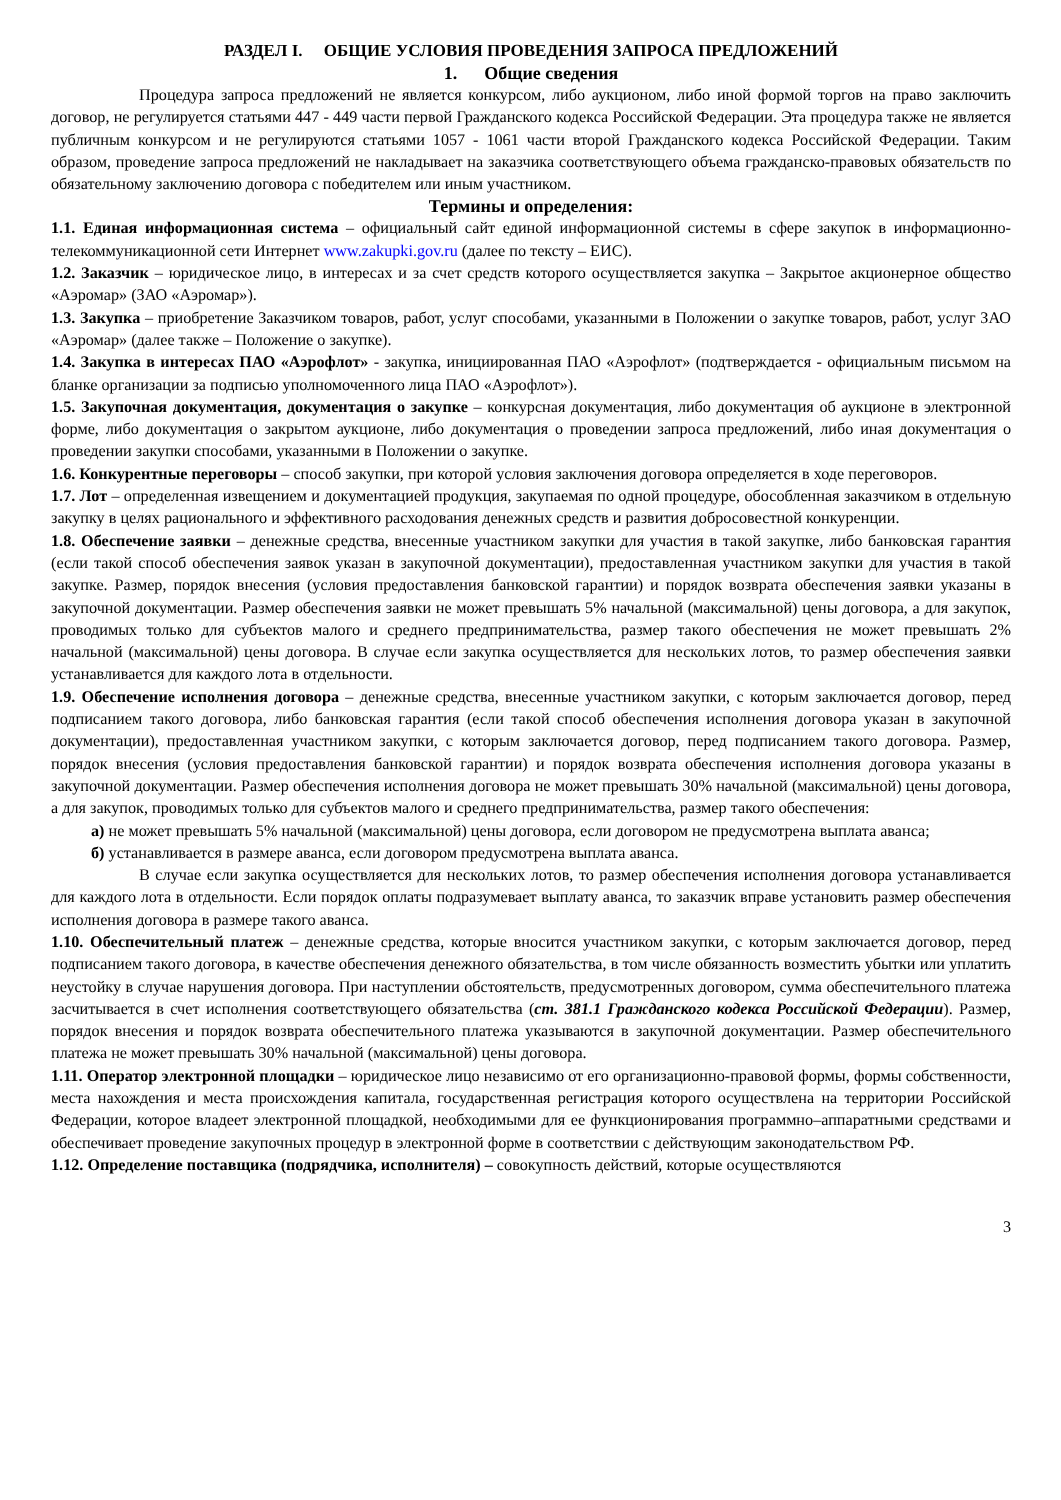РАЗДЕЛ I. ОБЩИЕ УСЛОВИЯ ПРОВЕДЕНИЯ ЗАПРОСА ПРЕДЛОЖЕНИЙ
1. Общие сведения
Процедура запроса предложений не является конкурсом, либо аукционом, либо иной формой торгов на право заключить договор, не регулируется статьями 447 - 449 части первой Гражданского кодекса Российской Федерации. Эта процедура также не является публичным конкурсом и не регулируются статьями 1057 - 1061 части второй Гражданского кодекса Российской Федерации. Таким образом, проведение запроса предложений не накладывает на заказчика соответствующего объема гражданско-правовых обязательств по обязательному заключению договора с победителем или иным участником.
Термины и определения:
1.1. Единая информационная система – официальный сайт единой информационной системы в сфере закупок в информационно-телекоммуникационной сети Интернет www.zakupki.gov.ru (далее по тексту – ЕИС).
1.2. Заказчик – юридическое лицо, в интересах и за счет средств которого осуществляется закупка – Закрытое акционерное общество «Аэромар» (ЗАО «Аэромар»).
1.3. Закупка – приобретение Заказчиком товаров, работ, услуг способами, указанными в Положении о закупке товаров, работ, услуг ЗАО «Аэромар» (далее также – Положение о закупке).
1.4. Закупка в интересах ПАО «Аэрофлот» - закупка, инициированная ПАО «Аэрофлот» (подтверждается - официальным письмом на бланке организации за подписью уполномоченного лица ПАО «Аэрофлот»).
1.5. Закупочная документация, документация о закупке – конкурсная документация, либо документация об аукционе в электронной форме, либо документация о закрытом аукционе, либо документация о проведении запроса предложений, либо иная документация о проведении закупки способами, указанными в Положении о закупке.
1.6. Конкурентные переговоры – способ закупки, при которой условия заключения договора определяется в ходе переговоров.
1.7. Лот – определенная извещением и документацией продукция, закупаемая по одной процедуре, обособленная заказчиком в отдельную закупку в целях рационального и эффективного расходования денежных средств и развития добросовестной конкуренции.
1.8. Обеспечение заявки – денежные средства, внесенные участником закупки для участия в такой закупке, либо банковская гарантия (если такой способ обеспечения заявок указан в закупочной документации), предоставленная участником закупки для участия в такой закупке. Размер, порядок внесения (условия предоставления банковской гарантии) и порядок возврата обеспечения заявки указаны в закупочной документации. Размер обеспечения заявки не может превышать 5% начальной (максимальной) цены договора, а для закупок, проводимых только для субъектов малого и среднего предпринимательства, размер такого обеспечения не может превышать 2% начальной (максимальной) цены договора. В случае если закупка осуществляется для нескольких лотов, то размер обеспечения заявки устанавливается для каждого лота в отдельности.
1.9. Обеспечение исполнения договора – денежные средства, внесенные участником закупки, с которым заключается договор, перед подписанием такого договора, либо банковская гарантия (если такой способ обеспечения исполнения договора указан в закупочной документации), предоставленная участником закупки, с которым заключается договор, перед подписанием такого договора. Размер, порядок внесения (условия предоставления банковской гарантии) и порядок возврата обеспечения исполнения договора указаны в закупочной документации. Размер обеспечения исполнения договора не может превышать 30% начальной (максимальной) цены договора, а для закупок, проводимых только для субъектов малого и среднего предпринимательства, размер такого обеспечения:
а) не может превышать 5% начальной (максимальной) цены договора, если договором не предусмотрена выплата аванса;
б) устанавливается в размере аванса, если договором предусмотрена выплата аванса.
В случае если закупка осуществляется для нескольких лотов, то размер обеспечения исполнения договора устанавливается для каждого лота в отдельности. Если порядок оплаты подразумевает выплату аванса, то заказчик вправе установить размер обеспечения исполнения договора в размере такого аванса.
1.10. Обеспечительный платеж – денежные средства, которые вносится участником закупки, с которым заключается договор, перед подписанием такого договора, в качестве обеспечения денежного обязательства, в том числе обязанность возместить убытки или уплатить неустойку в случае нарушения договора. При наступлении обстоятельств, предусмотренных договором, сумма обеспечительного платежа засчитывается в счет исполнения соответствующего обязательства (ст. 381.1 Гражданского кодекса Российской Федерации). Размер, порядок внесения и порядок возврата обеспечительного платежа указываются в закупочной документации. Размер обеспечительного платежа не может превышать 30% начальной (максимальной) цены договора.
1.11. Оператор электронной площадки – юридическое лицо независимо от его организационно-правовой формы, формы собственности, места нахождения и места происхождения капитала, государственная регистрация которого осуществлена на территории Российской Федерации, которое владеет электронной площадкой, необходимыми для ее функционирования программно–аппаратными средствами и обеспечивает проведение закупочных процедур в электронной форме в соответствии с действующим законодательством РФ.
1.12. Определение поставщика (подрядчика, исполнителя) – совокупность действий, которые осуществляются
3